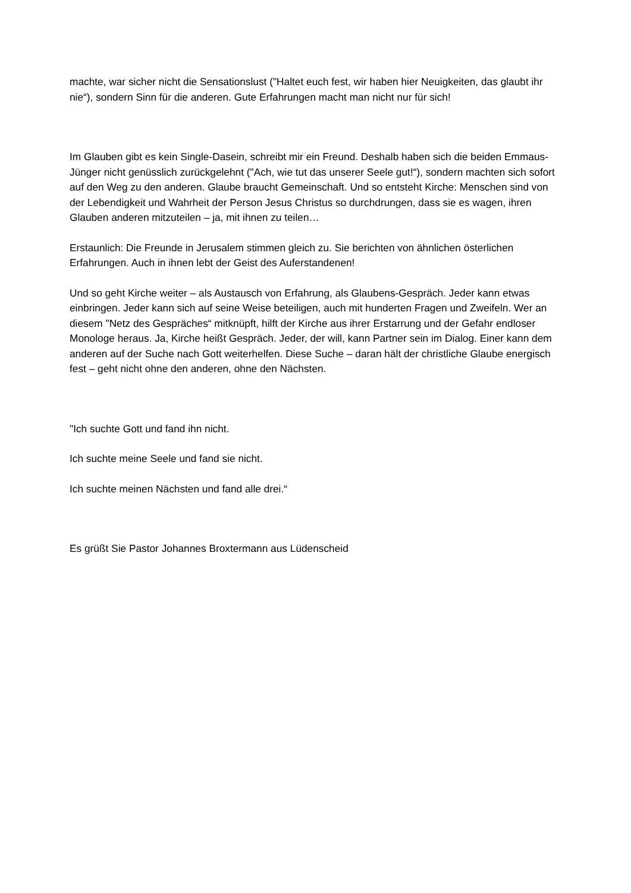machte, war sicher nicht die Sensationslust ("Haltet euch fest, wir haben hier Neuigkeiten, das glaubt ihr nie“), sondern Sinn für die anderen. Gute Erfahrungen macht man nicht nur für sich!
Im Glauben gibt es kein Single-Dasein, schreibt mir ein Freund. Deshalb haben sich die beiden Emmaus-Jünger nicht genüsslich zurückgelehnt ("Ach, wie tut das unserer Seele gut!“), sondern machten sich sofort auf den Weg zu den anderen. Glaube braucht Gemeinschaft. Und so entsteht Kirche: Menschen sind von der Lebendigkeit und Wahrheit der Person Jesus Christus so durchdrungen, dass sie es wagen, ihren Glauben anderen mitzuteilen – ja, mit ihnen zu teilen…
Erstaunlich: Die Freunde in Jerusalem stimmen gleich zu. Sie berichten von ähnlichen österlichen Erfahrungen. Auch in ihnen lebt der Geist des Auferstandenen!
Und so geht Kirche weiter – als Austausch von Erfahrung, als Glaubens-Gespräch. Jeder kann etwas einbringen. Jeder kann sich auf seine Weise beteiligen, auch mit hunderten Fragen und Zweifeln. Wer an diesem "Netz des Gespräches“ mitknüpft, hilft der Kirche aus ihrer Erstarrung und der Gefahr endloser Monologe heraus. Ja, Kirche heißt Gespräch. Jeder, der will, kann Partner sein im Dialog. Einer kann dem anderen auf der Suche nach Gott weiterhelfen. Diese Suche – daran hält der christliche Glaube energisch fest – geht nicht ohne den anderen, ohne den Nächsten.
"Ich suchte Gott und fand ihn nicht.
Ich suchte meine Seele und fand sie nicht.
Ich suchte meinen Nächsten und fand alle drei.“
Es grüßt Sie Pastor Johannes Broxtermann aus Lüdenscheid